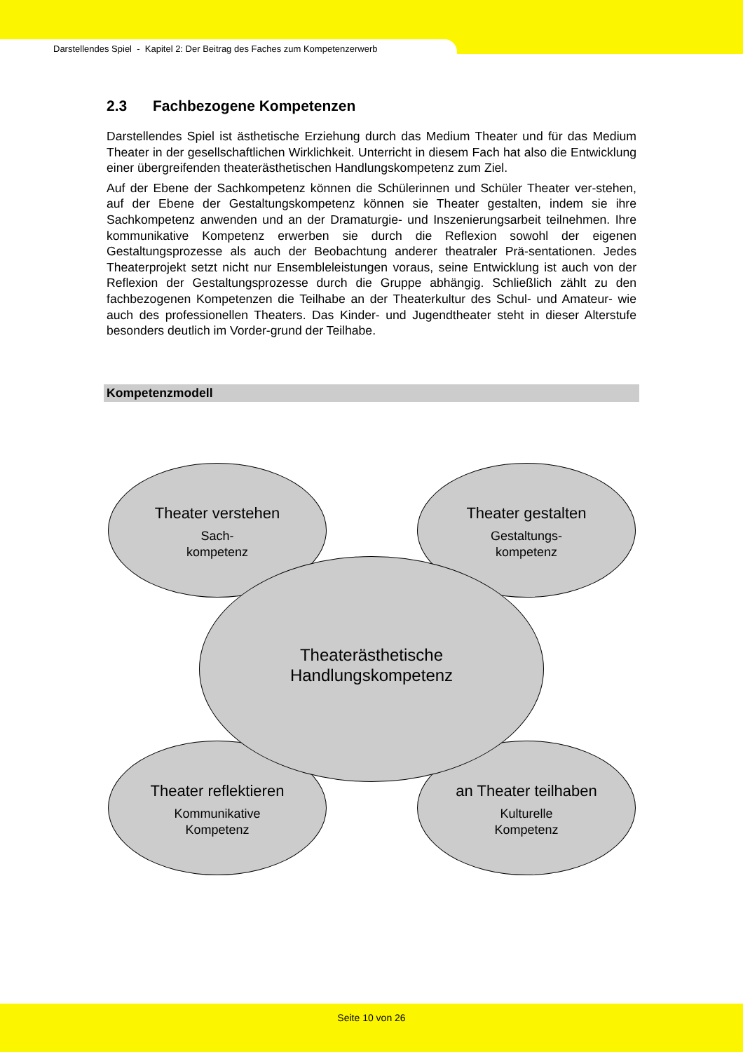Darstellendes Spiel - Kapitel 2: Der Beitrag des Faches zum Kompetenzerwerb
2.3 Fachbezogene Kompetenzen
Darstellendes Spiel ist ästhetische Erziehung durch das Medium Theater und für das Medium Theater in der gesellschaftlichen Wirklichkeit. Unterricht in diesem Fach hat also die Entwicklung einer übergreifenden theaterästhetischen Handlungskompetenz zum Ziel.
Auf der Ebene der Sachkompetenz können die Schülerinnen und Schüler Theater ver-stehen, auf der Ebene der Gestaltungskompetenz können sie Theater gestalten, indem sie ihre Sachkompetenz anwenden und an der Dramaturgie- und Inszenierungsarbeit teilnehmen. Ihre kommunikative Kompetenz erwerben sie durch die Reflexion sowohl der eigenen Gestaltungsprozesse als auch der Beobachtung anderer theatraler Prä-sentationen. Jedes Theaterprojekt setzt nicht nur Ensembleleistungen voraus, seine Entwicklung ist auch von der Reflexion der Gestaltungsprozesse durch die Gruppe abhängig. Schließlich zählt zu den fachbezogenen Kompetenzen die Teilhabe an der Theaterkultur des Schul- und Amateur- wie auch des professionellen Theaters. Das Kinder- und Jugendtheater steht in dieser Alterstufe besonders deutlich im Vorder-grund der Teilhabe.
Kompetenzmodell
Theater verstehen
Sach-
kompetenz
Theater gestalten
Gestaltungs-
kompetenz
Theater reflektieren
Kommunikative
Kompetenz
an Theater teilhaben
Kulturelle
Kompetenz
Theaterästhetische
Handlungskompetenz
Seite 10 von 26